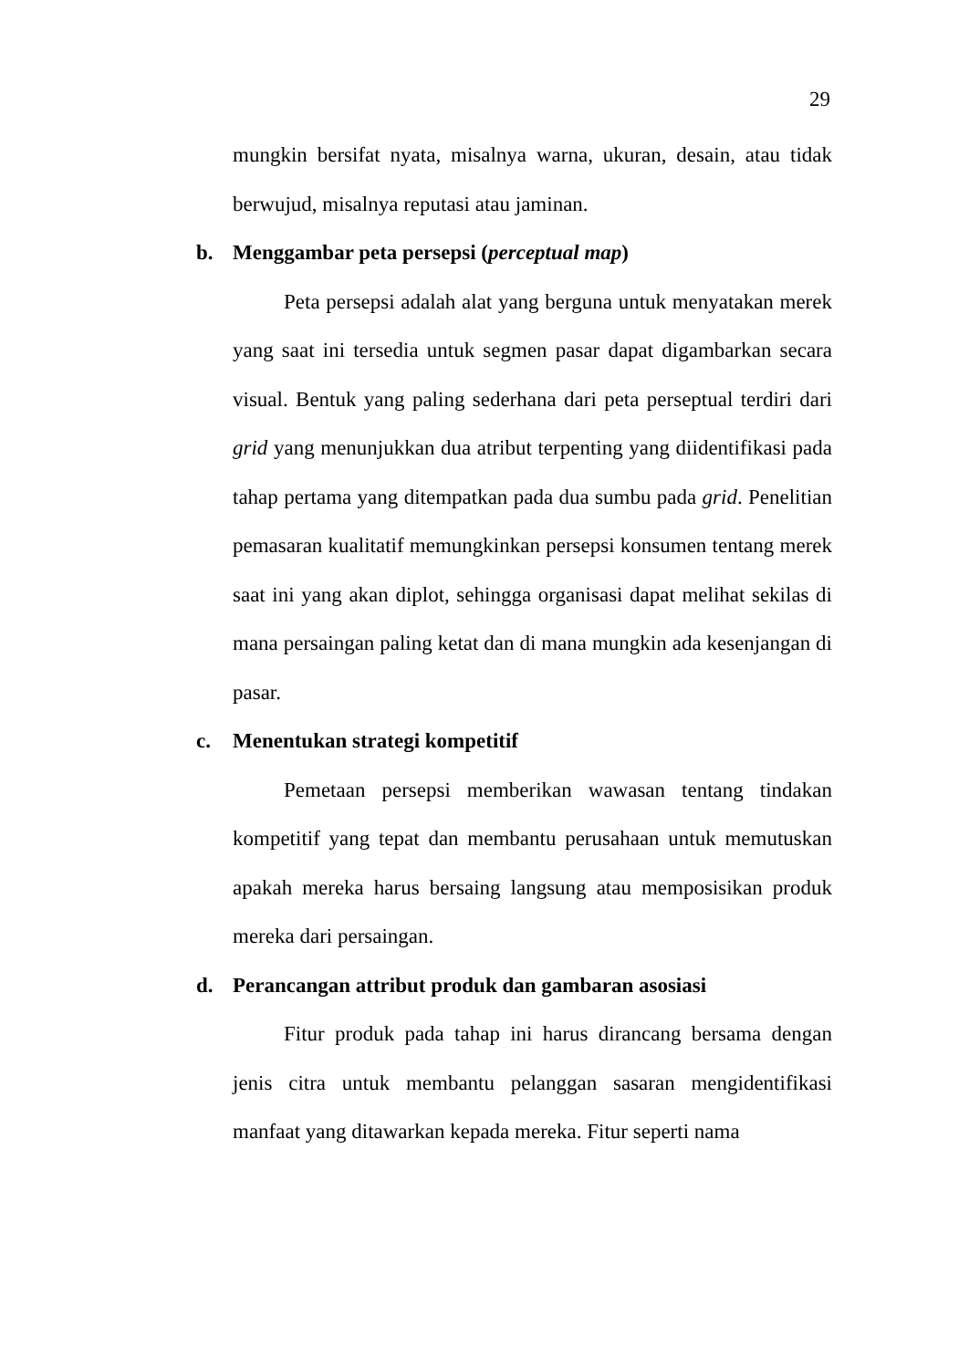29
mungkin bersifat nyata, misalnya warna, ukuran, desain, atau tidak berwujud, misalnya reputasi atau jaminan.
b. Menggambar peta persepsi (perceptual map)
Peta persepsi adalah alat yang berguna untuk menyatakan merek yang saat ini tersedia untuk segmen pasar dapat digambarkan secara visual. Bentuk yang paling sederhana dari peta perseptual terdiri dari grid yang menunjukkan dua atribut terpenting yang diidentifikasi pada tahap pertama yang ditempatkan pada dua sumbu pada grid. Penelitian pemasaran kualitatif memungkinkan persepsi konsumen tentang merek saat ini yang akan diplot, sehingga organisasi dapat melihat sekilas di mana persaingan paling ketat dan di mana mungkin ada kesenjangan di pasar.
c. Menentukan strategi kompetitif
Pemetaan persepsi memberikan wawasan tentang tindakan kompetitif yang tepat dan membantu perusahaan untuk memutuskan apakah mereka harus bersaing langsung atau memposisikan produk mereka dari persaingan.
d. Perancangan attribut produk dan gambaran asosiasi
Fitur produk pada tahap ini harus dirancang bersama dengan jenis citra untuk membantu pelanggan sasaran mengidentifikasi manfaat yang ditawarkan kepada mereka. Fitur seperti nama